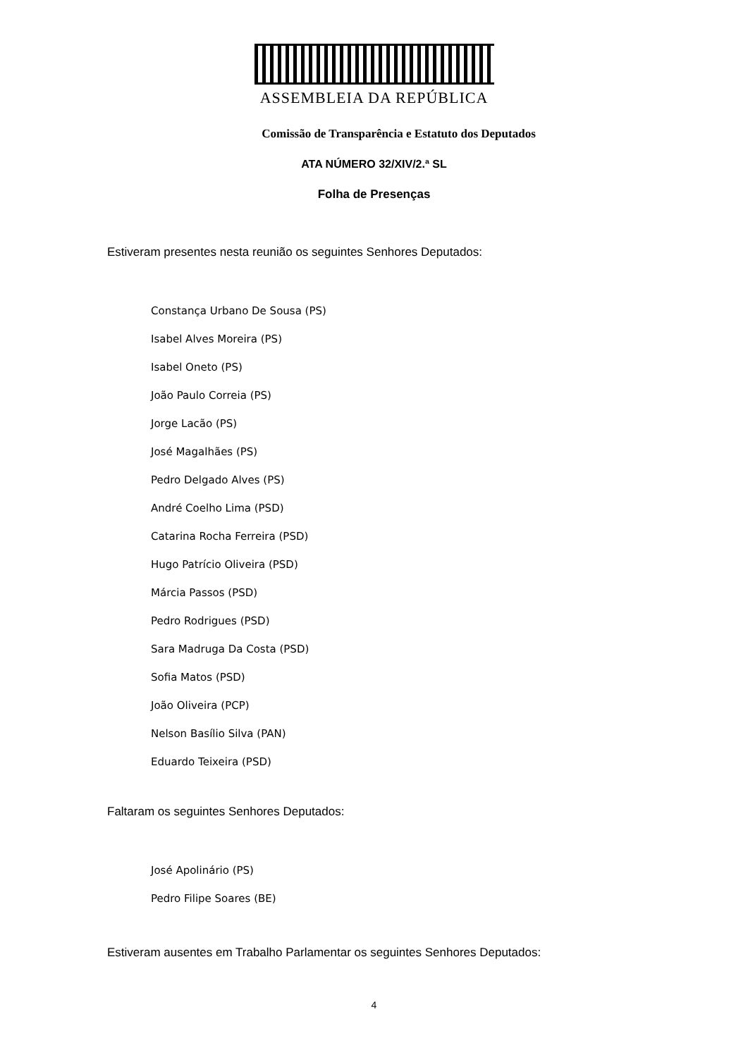ASSEMBLEIA DA REPÚBLICA
Comissão de Transparência e Estatuto dos Deputados
ATA NÚMERO 32/XIV/2.ª SL
Folha de Presenças
Estiveram presentes nesta reunião os seguintes Senhores Deputados:
Constança Urbano De Sousa (PS)
Isabel Alves Moreira (PS)
Isabel Oneto (PS)
João Paulo Correia (PS)
Jorge Lacão (PS)
José Magalhães (PS)
Pedro Delgado Alves (PS)
André Coelho Lima (PSD)
Catarina Rocha Ferreira (PSD)
Hugo Patrício Oliveira (PSD)
Márcia Passos (PSD)
Pedro Rodrigues (PSD)
Sara Madruga Da Costa (PSD)
Sofia Matos (PSD)
João Oliveira (PCP)
Nelson Basílio Silva (PAN)
Eduardo Teixeira (PSD)
Faltaram os seguintes Senhores Deputados:
José Apolinário (PS)
Pedro Filipe Soares (BE)
Estiveram ausentes em Trabalho Parlamentar os seguintes Senhores Deputados:
4